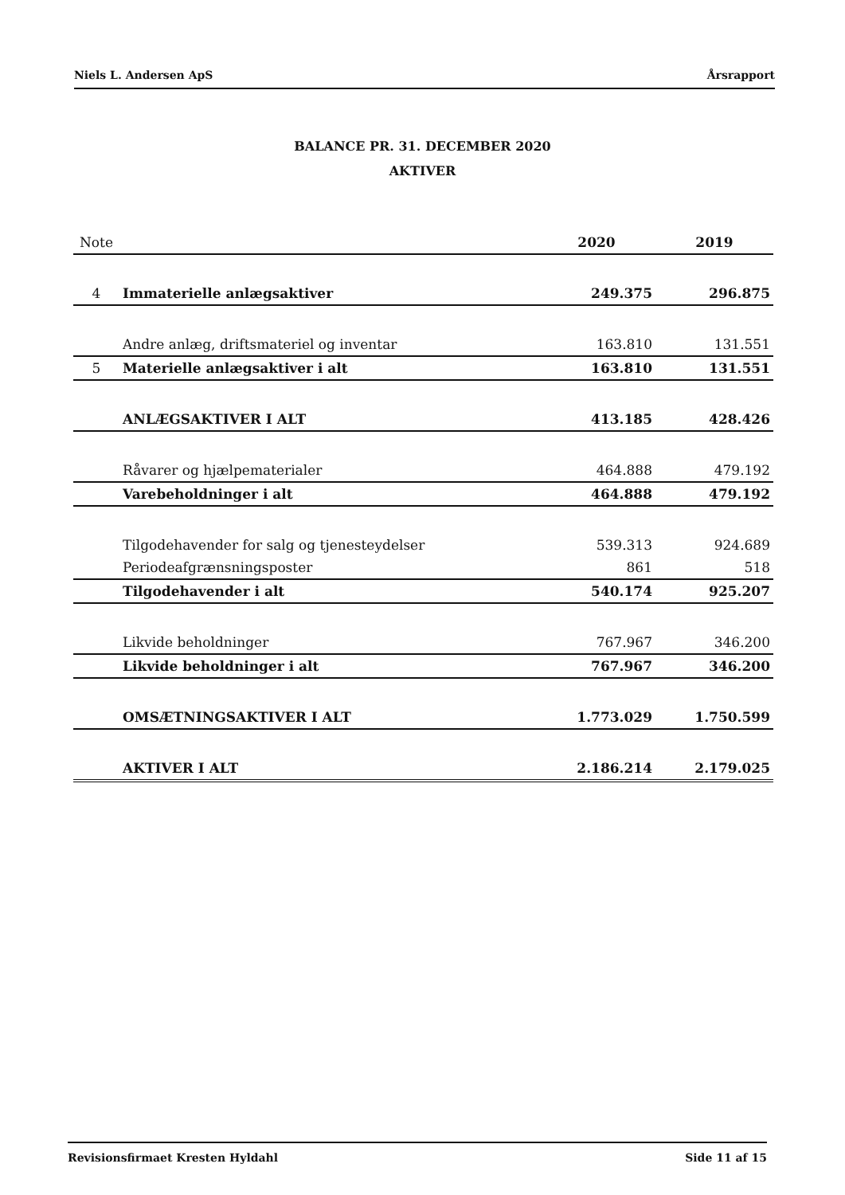Niels L. Andersen ApS Årsrapport
BALANCE PR. 31. DECEMBER 2020
AKTIVER
| Note | | 2020 | 2019 |
| --- | --- | --- | --- |
| 4 | Immaterielle anlægsaktiver | 249.375 | 296.875 |
| | Andre anlæg, driftsmateriel og inventar | 163.810 | 131.551 |
| 5 | Materielle anlægsaktiver i alt | 163.810 | 131.551 |
| | ANLÆGSAKTIVER I ALT | 413.185 | 428.426 |
| | Råvarer og hjælpematerialer | 464.888 | 479.192 |
| | Varebeholdninger i alt | 464.888 | 479.192 |
| | Tilgodehavender for salg og tjenesteydelser | 539.313 | 924.689 |
| | Periodeafgrænsningsposter | 861 | 518 |
| | Tilgodehavender i alt | 540.174 | 925.207 |
| | Likvide beholdninger | 767.967 | 346.200 |
| | Likvide beholdninger i alt | 767.967 | 346.200 |
| | OMSÆTNINGSAKTIVER I ALT | 1.773.029 | 1.750.599 |
| | AKTIVER I ALT | 2.186.214 | 2.179.025 |
Revisionsfirmaet Kresten Hyldahl Side 11 af 15